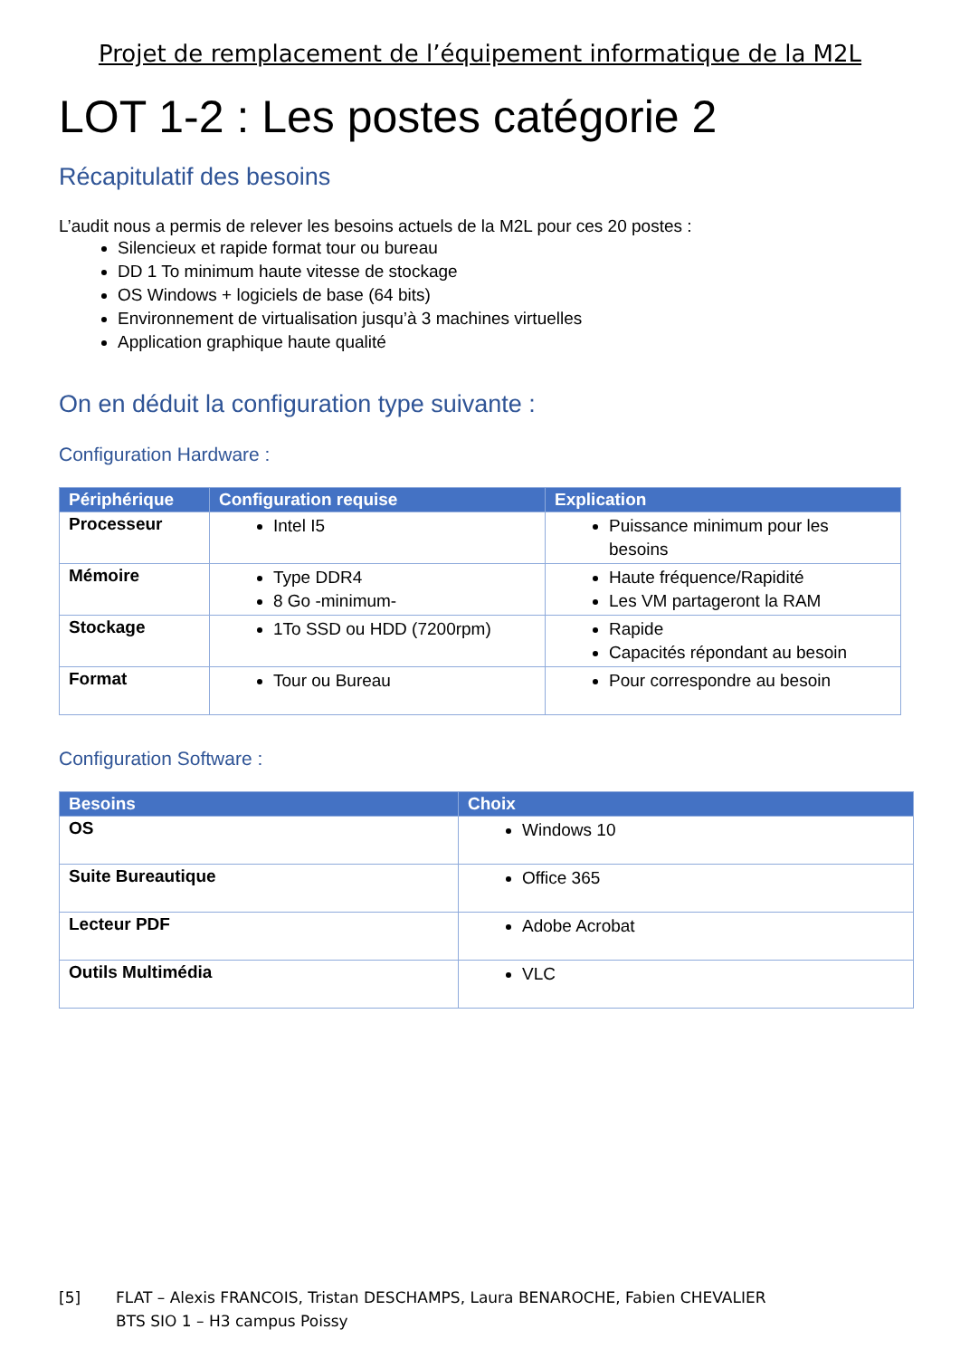Projet de remplacement de l’équipement informatique de la M2L
LOT 1-2 : Les postes catégorie 2
Récapitulatif des besoins
L’audit nous a permis de relever les besoins actuels de la M2L pour ces 20 postes :
Silencieux et rapide format tour ou bureau
DD 1 To minimum haute vitesse de stockage
OS Windows + logiciels de base (64 bits)
Environnement de virtualisation jusqu’à 3 machines virtuelles
Application graphique haute qualité
On en déduit la configuration type suivante :
Configuration Hardware :
| Périphérique | Configuration requise | Explication |
| --- | --- | --- |
| Processeur | Intel I5 | Puissance minimum pour les besoins |
| Mémoire | Type DDR4 8 Go -minimum- | Haute fréquence/Rapidité Les VM partageront la RAM |
| Stockage | 1To SSD ou HDD (7200rpm) | Rapide Capacités répondant au besoin |
| Format | Tour ou Bureau | Pour correspondre au besoin |
Configuration Software :
| Besoins | Choix |
| --- | --- |
| OS | Windows 10 |
| Suite Bureautique | Office 365 |
| Lecteur PDF | Adobe Acrobat |
| Outils Multimédia | VLC |
[5] FLAT – Alexis FRANCOIS, Tristan DESCHAMPS, Laura BENAROCHE, Fabien CHEVALIER
BTS SIO 1 – H3 campus Poissy